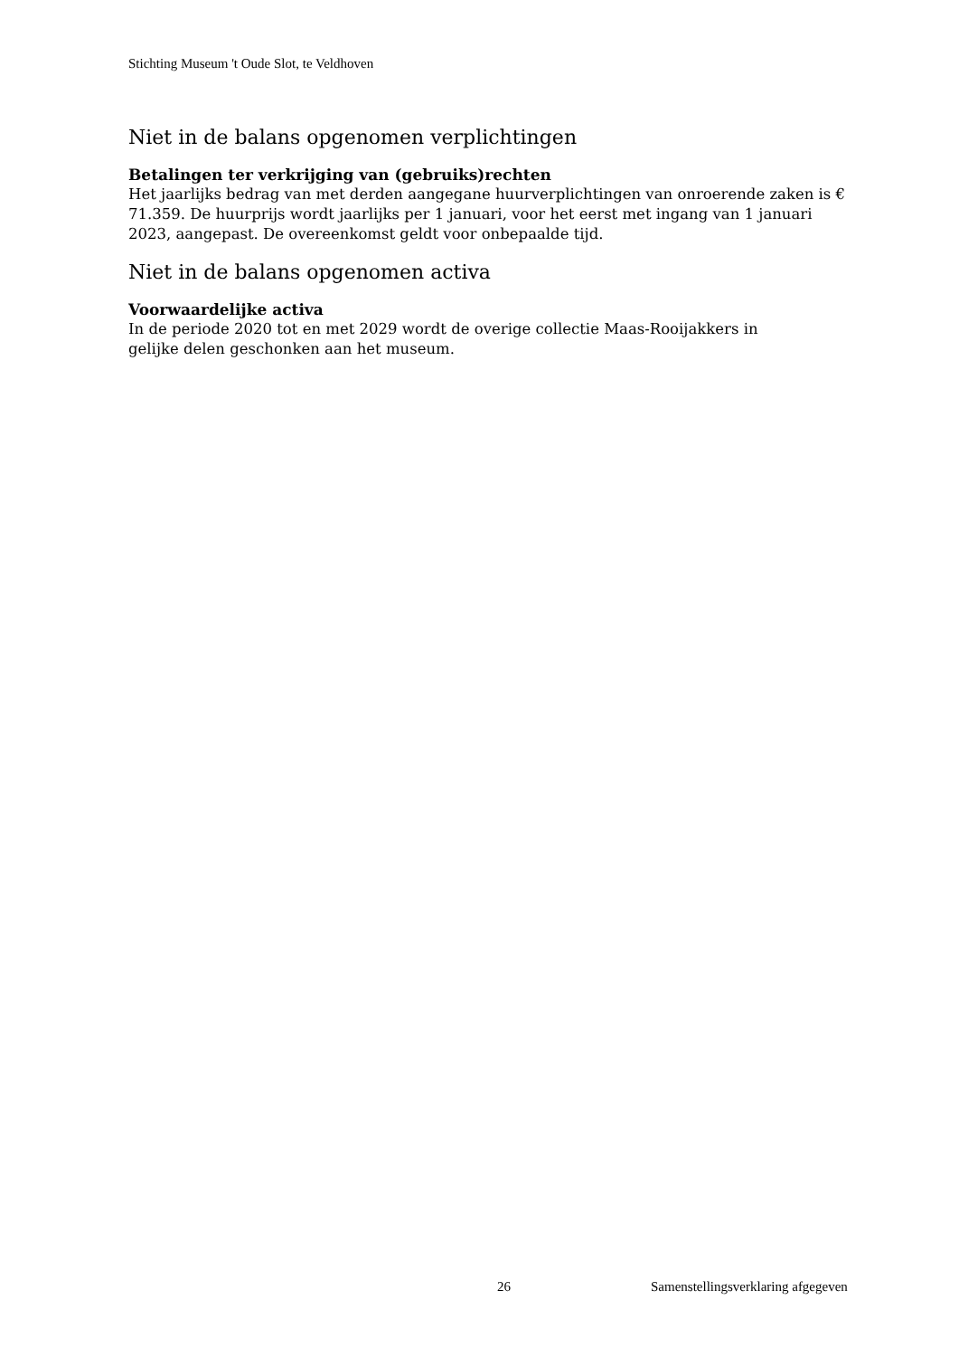Stichting Museum 't Oude Slot, te Veldhoven
Niet in de balans opgenomen verplichtingen
Betalingen ter verkrijging van (gebruiks)rechten
Het jaarlijks bedrag van met derden aangegane huurverplichtingen van onroerende zaken is € 71.359. De huurprijs wordt jaarlijks per 1 januari, voor het eerst met ingang van 1 januari 2023, aangepast. De overeenkomst geldt voor onbepaalde tijd.
Niet in de balans opgenomen activa
Voorwaardelijke activa
In de periode 2020 tot en met 2029 wordt de overige collectie Maas-Rooijakkers in
gelijke delen geschonken aan het museum.
26 Samenstellingsverklaring afgegeven